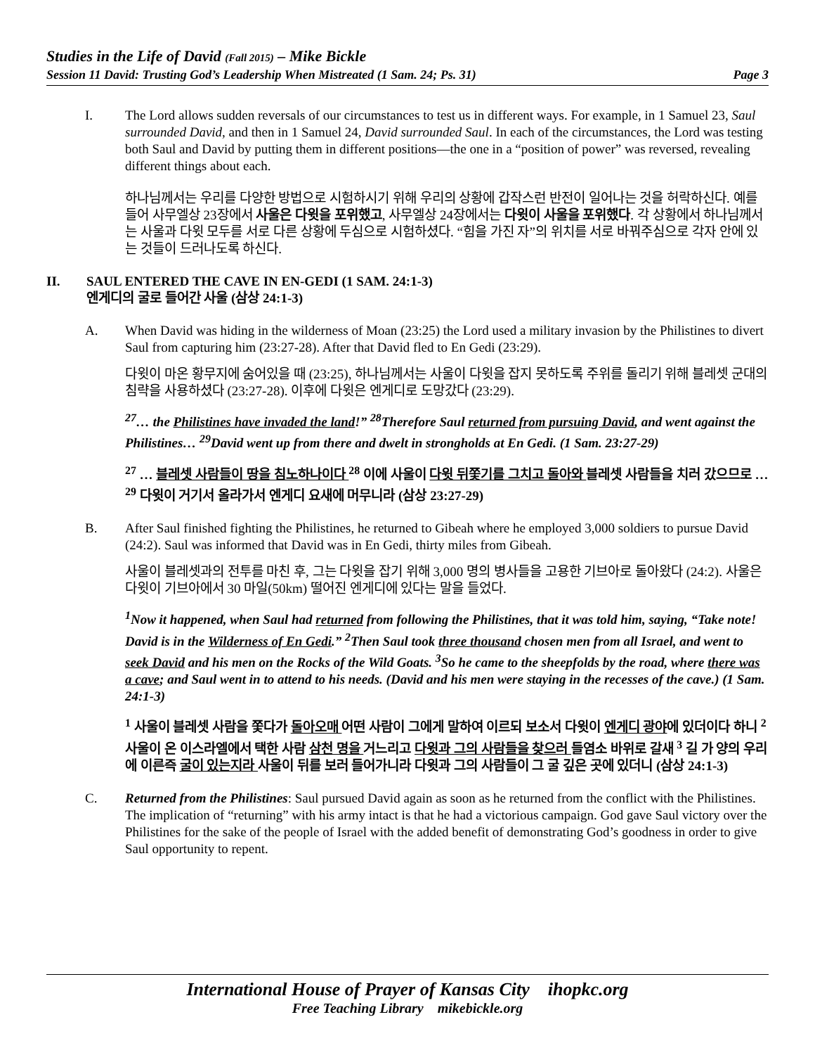Studies in the Life of David (Fall 2015) – Mike Bickle
Session 11 David: Trusting God’s Leadership When Mistreated (1 Sam. 24; Ps. 31) Page 3
I. The Lord allows sudden reversals of our circumstances to test us in different ways. For example, in 1 Samuel 23, Saul surrounded David, and then in 1 Samuel 24, David surrounded Saul. In each of the circumstances, the Lord was testing both Saul and David by putting them in different positions—the one in a “position of power” was reversed, revealing different things about each.
하나님께서는 우리를 다양한 방법으로 시험하시기 위해 우리의 상황에 갑작스런 반전이 일어나는 것을 허락하신다. 예를 들어 사무엘상 23장에서 사울은 다윗을 포위했고, 사무엘상 24장에서는 다윗이 사울을 포위했다. 각 상황에서 하나님께서는 사울과 다윗 모두를 서로 다른 상황에 두심으로 시험하셨다. “힘을 가진 자”의 위치를 서로 바꿔주심으로 각자 안에 있는 것들이 드러나도록 하신다.
II. SAUL ENTERED THE CAVE IN EN-GEDI (1 SAM. 24:1-3)
엔게디의 굴로 들어간 사울 (삼상 24:1-3)
A. When David was hiding in the wilderness of Moan (23:25) the Lord used a military invasion by the Philistines to divert Saul from capturing him (23:27-28). After that David fled to En Gedi (23:29).
다윗이 마온 황무지에 숨어있을 때 (23:25), 하나님께서는 사울이 다윗을 잡지 못하도록 주위를 돌리기 위해 블레셋 군대의 침략을 사용하셨다 (23:27-28). 이후에 다윗은 엔게디로 도망갔다 (23:29).
<sup>27</sup>… the Philistines have invaded the land!” <sup>28</sup>Therefore Saul returned from pursuing David, and went against the Philistines… <sup>29</sup>David went up from there and dwelt in strongholds at En Gedi. (1 Sam. 23:27-29)
<sup>27</sup> … 블레셋 사람들이 땅을 침노하나이다 <sup>28</sup> 이에 사울이 다윗 뒤쫓기를 그치고 돌아와 블레셋 사람들을 치러 갔으므로 … <sup>29</sup> 다윗이 거기서 올라가서 엔게디 요새에 머무니라 (삼상 23:27-29)
B. After Saul finished fighting the Philistines, he returned to Gibeah where he employed 3,000 soldiers to pursue David (24:2). Saul was informed that David was in En Gedi, thirty miles from Gibeah.
사울이 블레셋과의 전투를 마친 후, 그는 다윗을 잡기 위해 3,000 명의 병사들을 고용한 기브아로 돌아왔다 (24:2). 사울은 다윗이 기브아에서 30 마일(50km) 떨어진 엔게디에 있다는 말을 들었다.
<sup>1</sup> Now it happened, when Saul had returned from following the Philistines, that it was told him, saying, “Take note! David is in the Wilderness of En Gedi.” <sup>2</sup>Then Saul took three thousand chosen men from all Israel, and went to seek David and his men on the Rocks of the Wild Goats. <sup>3</sup>So he came to the sheepfolds by the road, where there was a cave; and Saul went in to attend to his needs. (David and his men were staying in the recesses of the cave.) (1 Sam. 24:1-3)
<sup>1</sup> 사울이 블레셋 사람을 쫓다가 돌아오매 어떤 사람이 그에게 말하여 이르되 보소서 다윗이 엔게디 광야에 있더이다 하니 <sup>2</sup> 사울이 온 이스라엘에서 택한 사람 삼천 명을 거느리고 다윗과 그의 사람들을 찾으러 들염소 바위로 갈새 <sup>3</sup> 길 가 양의 우리에 이른즉 굴이 있는지라 사울이 뒤를 보러 들어가니라 다윗과 그의 사람들이 그 굴 깊은 곳에 있더니 (삼상 24:1-3)
C. Returned from the Philistines: Saul pursued David again as soon as he returned from the conflict with the Philistines. The implication of “returning” with his army intact is that he had a victorious campaign. God gave Saul victory over the Philistines for the sake of the people of Israel with the added benefit of demonstrating God’s goodness in order to give Saul opportunity to repent.
International House of Prayer of Kansas City ihopkc.org
Free Teaching Library mikebickle.org